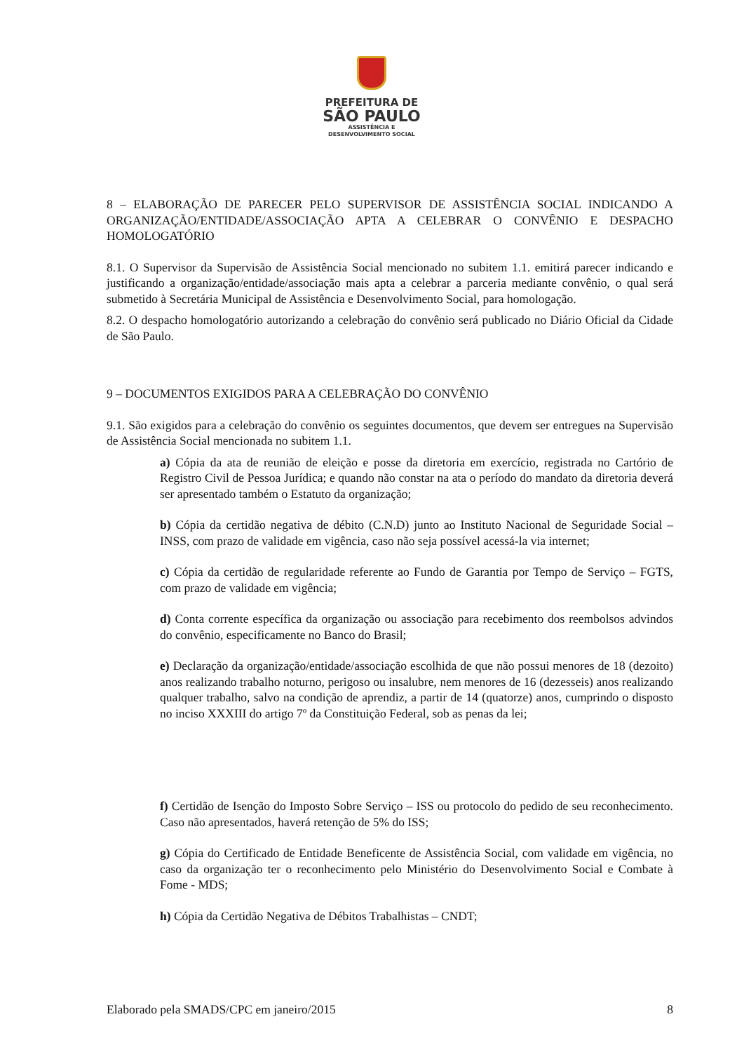PREFEITURA DE
SÃO PAULO
ASSISTÊNCIA E
DESENVOLVIMENTO SOCIAL
8 – ELABORAÇÃO DE PARECER PELO SUPERVISOR DE ASSISTÊNCIA SOCIAL INDICANDO A ORGANIZAÇÃO/ENTIDADE/ASSOCIAÇÃO APTA A CELEBRAR O CONVÊNIO E DESPACHO HOMOLOGATÓRIO
8.1. O Supervisor da Supervisão de Assistência Social mencionado no subitem 1.1. emitirá parecer indicando e justificando a organização/entidade/associação mais apta a celebrar a parceria mediante convênio, o qual será submetido à Secretária Municipal de Assistência e Desenvolvimento Social, para homologação.
8.2. O despacho homologatório autorizando a celebração do convênio será publicado no Diário Oficial da Cidade de São Paulo.
9 – DOCUMENTOS EXIGIDOS PARA A CELEBRAÇÃO DO CONVÊNIO
9.1. São exigidos para a celebração do convênio os seguintes documentos, que devem ser entregues na Supervisão de Assistência Social mencionada no subitem 1.1.
a) Cópia da ata de reunião de eleição e posse da diretoria em exercício, registrada no Cartório de Registro Civil de Pessoa Jurídica; e quando não constar na ata o período do mandato da diretoria deverá ser apresentado também o Estatuto da organização;
b) Cópia da certidão negativa de débito (C.N.D) junto ao Instituto Nacional de Seguridade Social – INSS, com prazo de validade em vigência, caso não seja possível acessá-la via internet;
c) Cópia da certidão de regularidade referente ao Fundo de Garantia por Tempo de Serviço – FGTS, com prazo de validade em vigência;
d) Conta corrente específica da organização ou associação para recebimento dos reembolsos advindos do convênio, especificamente no Banco do Brasil;
e) Declaração da organização/entidade/associação escolhida de que não possui menores de 18 (dezoito) anos realizando trabalho noturno, perigoso ou insalubre, nem menores de 16 (dezesseis) anos realizando qualquer trabalho, salvo na condição de aprendiz, a partir de 14 (quatorze) anos, cumprindo o disposto no inciso XXXIII do artigo 7º da Constituição Federal, sob as penas da lei;
f) Certidão de Isenção do Imposto Sobre Serviço – ISS ou protocolo do pedido de seu reconhecimento. Caso não apresentados, haverá retenção de 5% do ISS;
g) Cópia do Certificado de Entidade Beneficente de Assistência Social, com validade em vigência, no caso da organização ter o reconhecimento pelo Ministério do Desenvolvimento Social e Combate à Fome - MDS;
h) Cópia da Certidão Negativa de Débitos Trabalhistas – CNDT;
Elaborado pela SMADS/CPC em janeiro/2015 8